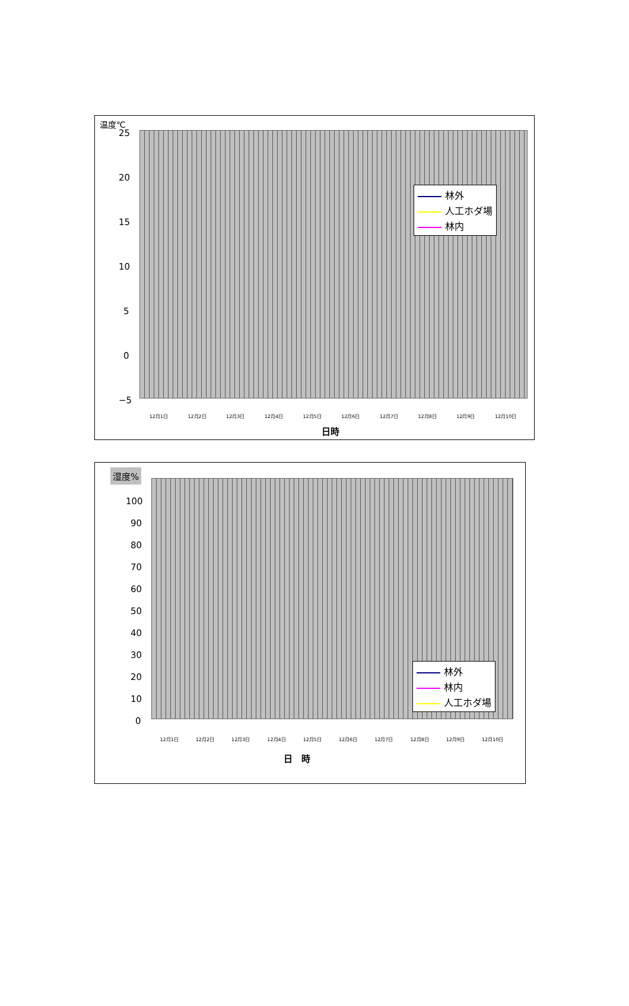温度℃
25
20
15
10
5
0
−5
林外
人工ホダ場
林内
12月1日 12月2日 12月3日 12月4日 12月5日 12月6日 12月7日 12月8日 12月9日 12月10日
日時
湿度%
100
90
80
70
60
50
40
30
20
10
0
林外
林内
人工ホダ場
12月1日 12月2日 12月3日 12月4日 12月5日 12月6日 12月7日 12月8日 12月9日 12月10日
日　時